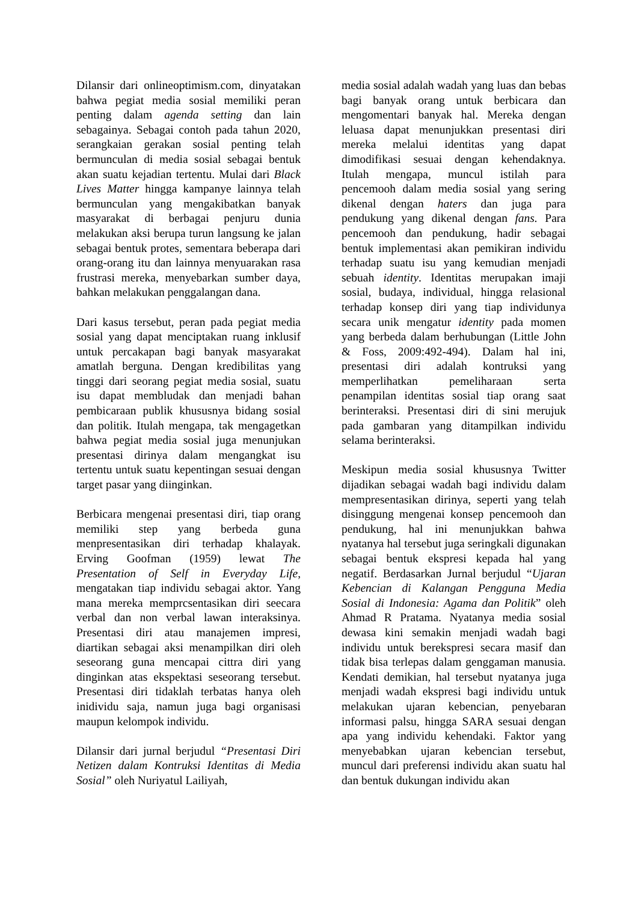Dilansir dari onlineoptimism.com, dinyatakan bahwa pegiat media sosial memiliki peran penting dalam agenda setting dan lain sebagainya. Sebagai contoh pada tahun 2020, serangkaian gerakan sosial penting telah bermunculan di media sosial sebagai bentuk akan suatu kejadian tertentu. Mulai dari Black Lives Matter hingga kampanye lainnya telah bermunculan yang mengakibatkan banyak masyarakat di berbagai penjuru dunia melakukan aksi berupa turun langsung ke jalan sebagai bentuk protes, sementara beberapa dari orang-orang itu dan lainnya menyuarakan rasa frustrasi mereka, menyebarkan sumber daya, bahkan melakukan penggalangan dana.
Dari kasus tersebut, peran pada pegiat media sosial yang dapat menciptakan ruang inklusif untuk percakapan bagi banyak masyarakat amatlah berguna. Dengan kredibilitas yang tinggi dari seorang pegiat media sosial, suatu isu dapat membludak dan menjadi bahan pembicaraan publik khususnya bidang sosial dan politik. Itulah mengapa, tak mengagetkan bahwa pegiat media sosial juga menunjukan presentasi dirinya dalam mengangkat isu tertentu untuk suatu kepentingan sesuai dengan target pasar yang diinginkan.
Berbicara mengenai presentasi diri, tiap orang memiliki step yang berbeda guna menpresentasikan diri terhadap khalayak. Erving Goofman (1959) lewat The Presentation of Self in Everyday Life, mengatakan tiap individu sebagai aktor. Yang mana mereka memprcsentasikan diri seecara verbal dan non verbal lawan interaksinya. Presentasi diri atau manajemen impresi, diartikan sebagai aksi menampilkan diri oleh seseorang guna mencapai cittra diri yang dinginkan atas ekspektasi seseorang tersebut. Presentasi diri tidaklah terbatas hanya oleh inidividu saja, namun juga bagi organisasi maupun kelompok individu.
Dilansir dari jurnal berjudul “Presentasi Diri Netizen dalam Kontruksi Identitas di Media Sosial” oleh Nuriyatul Lailiyah,
media sosial adalah wadah yang luas dan bebas bagi banyak orang untuk berbicara dan mengomentari banyak hal. Mereka dengan leluasa dapat menunjukkan presentasi diri mereka melalui identitas yang dapat dimodifikasi sesuai dengan kehendaknya. Itulah mengapa, muncul istilah para pencemooh dalam media sosial yang sering dikenal dengan haters dan juga para pendukung yang dikenal dengan fans. Para pencemooh dan pendukung, hadir sebagai bentuk implementasi akan pemikiran individu terhadap suatu isu yang kemudian menjadi sebuah identity. Identitas merupakan imaji sosial, budaya, individual, hingga relasional terhadap konsep diri yang tiap individunya secara unik mengatur identity pada momen yang berbeda dalam berhubungan (Little John & Foss, 2009:492-494). Dalam hal ini, presentasi diri adalah kontruksi yang memperlihatkan pemeliharaan serta penampilan identitas sosial tiap orang saat berinteraksi. Presentasi diri di sini merujuk pada gambaran yang ditampilkan individu selama berinteraksi.
Meskipun media sosial khususnya Twitter dijadikan sebagai wadah bagi individu dalam mempresentasikan dirinya, seperti yang telah disinggung mengenai konsep pencemooh dan pendukung, hal ini menunjukkan bahwa nyatanya hal tersebut juga seringkali digunakan sebagai bentuk ekspresi kepada hal yang negatif. Berdasarkan Jurnal berjudul “Ujaran Kebencian di Kalangan Pengguna Media Sosial di Indonesia: Agama dan Politik” oleh Ahmad R Pratama. Nyatanya media sosial dewasa kini semakin menjadi wadah bagi individu untuk berekspresi secara masif dan tidak bisa terlepas dalam genggaman manusia. Kendati demikian, hal tersebut nyatanya juga menjadi wadah ekspresi bagi individu untuk melakukan ujaran kebencian, penyebaran informasi palsu, hingga SARA sesuai dengan apa yang individu kehendaki. Faktor yang menyebabkan ujaran kebencian tersebut, muncul dari preferensi individu akan suatu hal dan bentuk dukungan individu akan